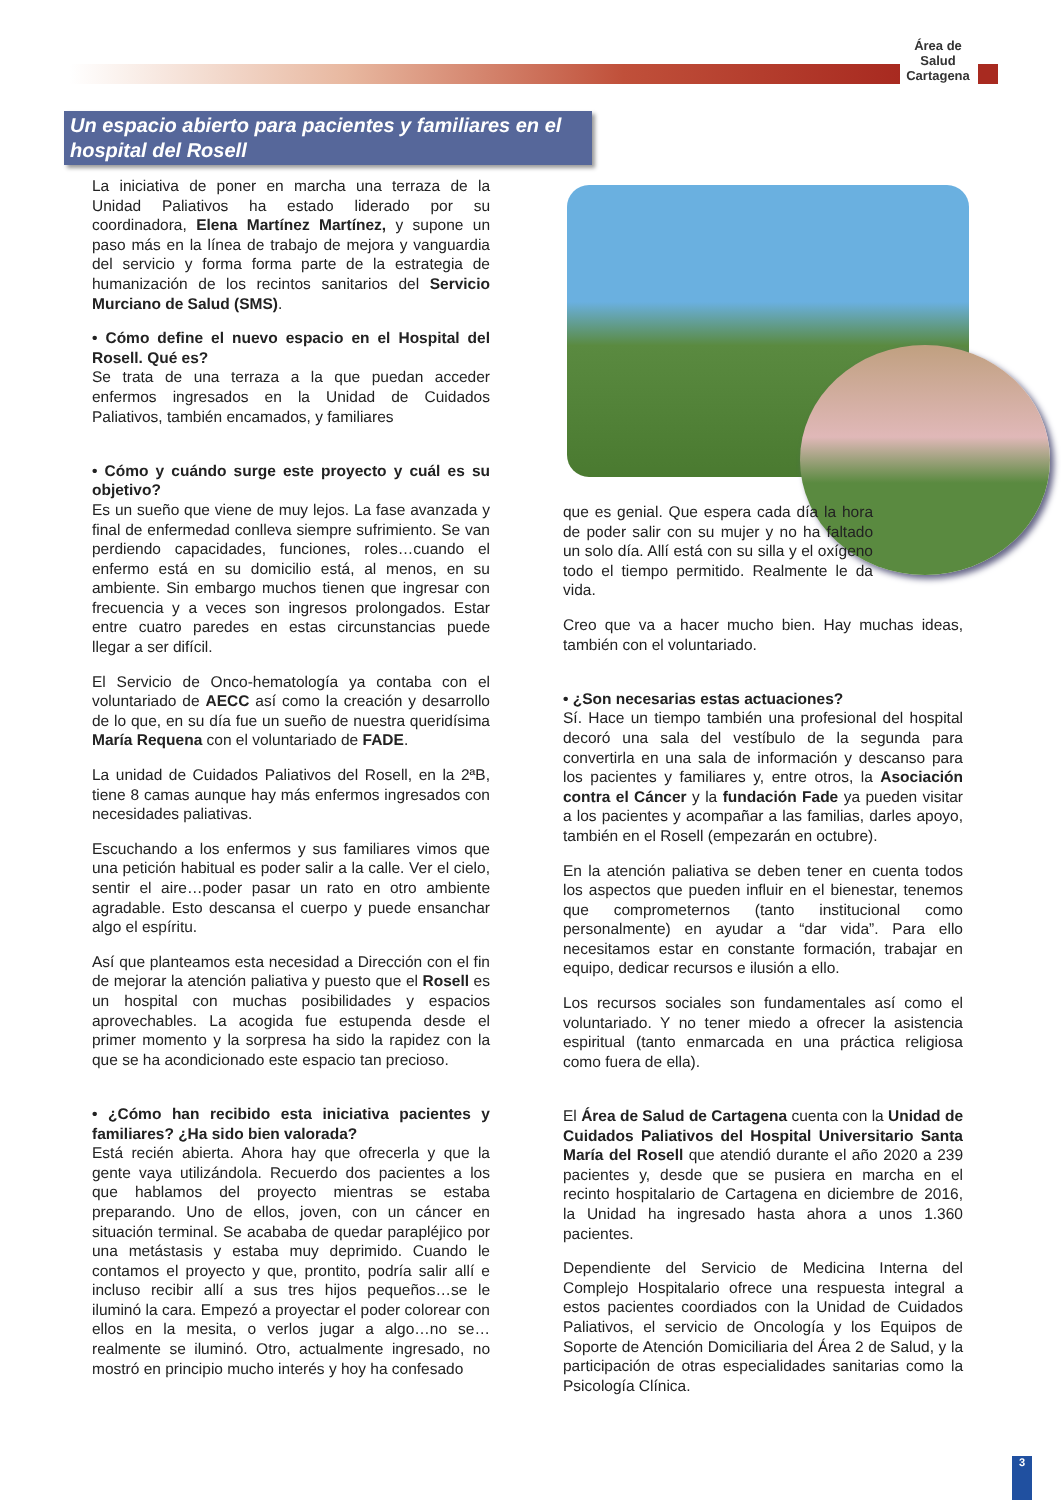Área de Salud Cartagena
Un espacio abierto para pacientes y familiares en el hospital del Rosell
La iniciativa de poner en marcha una terraza de la Unidad Paliativos ha estado liderado por su coordinadora, Elena Martínez Martínez, y supone un paso más en la línea de trabajo de mejora y vanguardia del servicio y forma forma parte de la estrategia de humanización de los recintos sanitarios del Servicio Murciano de Salud (SMS).
• Cómo define el nuevo espacio en el Hospital del Rosell. Qué es?
Se trata de una terraza a la que puedan acceder enfermos ingresados en la Unidad de Cuidados Paliativos, también encamados, y familiares
• Cómo y cuándo surge este proyecto y cuál es su objetivo?
Es un sueño que viene de muy lejos. La fase avanzada y final de enfermedad conlleva siempre sufrimiento. Se van perdiendo capacidades, funciones, roles…cuando el enfermo está en su domicilio está, al menos, en su ambiente. Sin embargo muchos tienen que ingresar con frecuencia y a veces son ingresos prolongados. Estar entre cuatro paredes en estas circunstancias puede llegar a ser difícil.
El Servicio de Onco-hematología ya contaba con el voluntariado de AECC así como la creación y desarrollo de lo que, en su día fue un sueño de nuestra queridísima María Requena con el voluntariado de FADE.
La unidad de Cuidados Paliativos del Rosell, en la 2ªB, tiene 8 camas aunque hay más enfermos ingresados con necesidades paliativas.
Escuchando a los enfermos y sus familiares vimos que una petición habitual es poder salir a la calle. Ver el cielo, sentir el aire…poder pasar un rato en otro ambiente agradable. Esto descansa el cuerpo y puede ensanchar algo el espíritu.
Así que planteamos esta necesidad a Dirección con el fin de mejorar la atención paliativa y puesto que el Rosell es un hospital con muchas posibilidades y espacios aprovechables. La acogida fue estupenda desde el primer momento y la sorpresa ha sido la rapidez con la que se ha acondicionado este espacio tan precioso.
• ¿Cómo han recibido esta iniciativa pacientes y familiares? ¿Ha sido bien valorada?
Está recién abierta. Ahora hay que ofrecerla y que la gente vaya utilizándola. Recuerdo dos pacientes a los que hablamos del proyecto mientras se estaba preparando. Uno de ellos, joven, con un cáncer en situación terminal. Se acababa de quedar parapléjico por una metástasis y estaba muy deprimido. Cuando le contamos el proyecto y que, prontito, podría salir allí e incluso recibir allí a sus tres hijos pequeños…se le iluminó la cara. Empezó a proyectar el poder colorear con ellos en la mesita, o verlos jugar a algo…no se… realmente se iluminó. Otro, actualmente ingresado, no mostró en principio mucho interés y hoy ha confesado
que es genial. Que espera cada día la hora de poder salir con su mujer y no ha faltado un solo día. Allí está con su silla y el oxígeno todo el tiempo permitido. Realmente le da vida.
Creo que va a hacer mucho bien. Hay muchas ideas, también con el voluntariado.
• ¿Son necesarias estas actuaciones?
Sí. Hace un tiempo también una profesional del hospital decoró una sala del vestíbulo de la segunda para convertirla en una sala de información y descanso para los pacientes y familiares y, entre otros, la Asociación contra el Cáncer y la fundación Fade ya pueden visitar a los pacientes y acompañar a las familias, darles apoyo, también en el Rosell (empezarán en octubre).
En la atención paliativa se deben tener en cuenta todos los aspectos que pueden influir en el bienestar, tenemos que comprometernos (tanto institucional como personalmente) en ayudar a “dar vida”. Para ello necesitamos estar en constante formación, trabajar en equipo, dedicar recursos e ilusión a ello.
Los recursos sociales son fundamentales así como el voluntariado. Y no tener miedo a ofrecer la asistencia espiritual (tanto enmarcada en una práctica religiosa como fuera de ella).
El Área de Salud de Cartagena cuenta con la Unidad de Cuidados Paliativos del Hospital Universitario Santa María del Rosell que atendió durante el año 2020 a 239 pacientes y, desde que se pusiera en marcha en el recinto hospitalario de Cartagena en diciembre de 2016, la Unidad ha ingresado hasta ahora a unos 1.360 pacientes.
Dependiente del Servicio de Medicina Interna del Complejo Hospitalario ofrece una respuesta integral a estos pacientes coordiados con la Unidad de Cuidados Paliativos, el servicio de Oncología y los Equipos de Soporte de Atención Domiciliaria del Área 2 de Salud, y la participación de otras especialidades sanitarias como la Psicología Clínica.
3